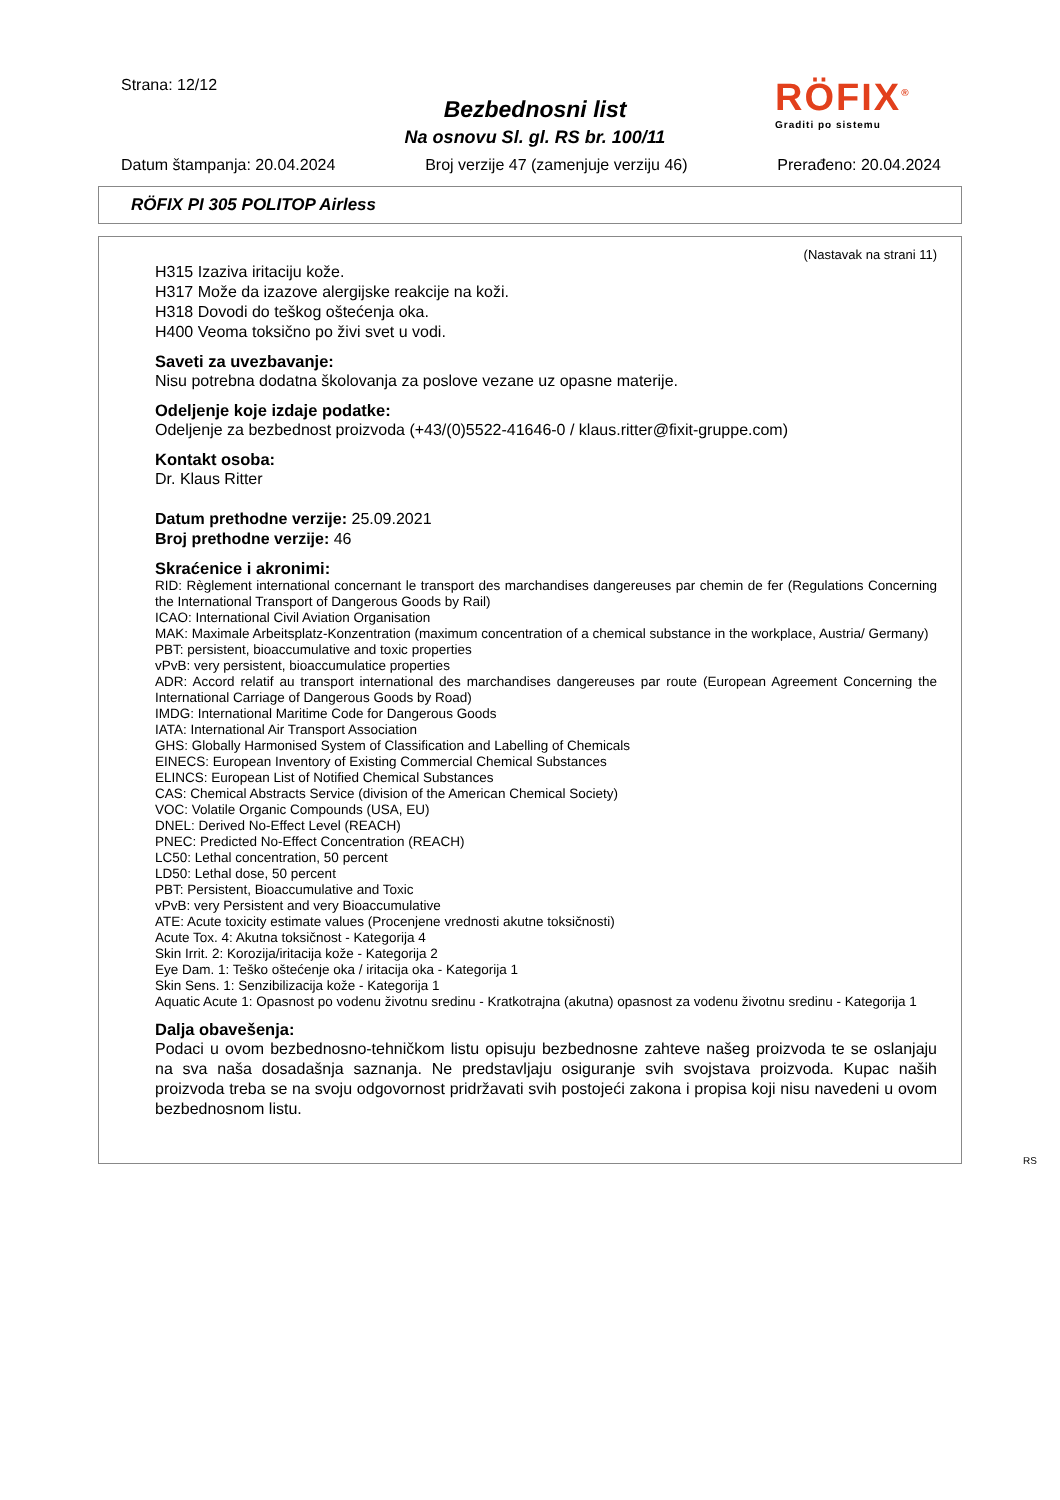Strana: 12/12
Bezbednosni list
Na osnovu Sl. gl. RS br. 100/11
RÖFIX<sup>®</sup>
Graditi po sistemu
Datum štampanja: 20.04.2024 Broj verzije 47 (zamenjuje verziju 46) Prerađeno: 20.04.2024
RÖFIX PI 305 POLITOP Airless
(Nastavak na strani 11)
H315 Izaziva iritaciju kože.
H317 Može da izazove alergijske reakcije na koži.
H318 Dovodi do teškog oštećenja oka.
H400 Veoma toksično po živi svet u vodi.
Saveti za uvezbavanje:
Nisu potrebna dodatna školovanja za poslove vezane uz opasne materije.
Odeljenje koje izdaje podatke:
Odeljenje za bezbednost proizvoda (+43/(0)5522-41646-0 / klaus.ritter@fixit-gruppe.com)
Kontakt osoba:
Dr. Klaus Ritter
Datum prethodne verzije: 25.09.2021
Broj prethodne verzije: 46
Skraćenice i akronimi:
RID: Règlement international concernant le transport des marchandises dangereuses par chemin de fer (Regulations Concerning the International Transport of Dangerous Goods by Rail)
ICAO: International Civil Aviation Organisation
MAK: Maximale Arbeitsplatz-Konzentration (maximum concentration of a chemical substance in the workplace, Austria/ Germany)
PBT: persistent, bioaccumulative and toxic properties
vPvB: very persistent, bioaccumulatice properties
ADR: Accord relatif au transport international des marchandises dangereuses par route (European Agreement Concerning the International Carriage of Dangerous Goods by Road)
IMDG: International Maritime Code for Dangerous Goods
IATA: International Air Transport Association
GHS: Globally Harmonised System of Classification and Labelling of Chemicals
EINECS: European Inventory of Existing Commercial Chemical Substances
ELINCS: European List of Notified Chemical Substances
CAS: Chemical Abstracts Service (division of the American Chemical Society)
VOC: Volatile Organic Compounds (USA, EU)
DNEL: Derived No-Effect Level (REACH)
PNEC: Predicted No-Effect Concentration (REACH)
LC50: Lethal concentration, 50 percent
LD50: Lethal dose, 50 percent
PBT: Persistent, Bioaccumulative and Toxic
vPvB: very Persistent and very Bioaccumulative
ATE: Acute toxicity estimate values (Procenjene vrednosti akutne toksičnosti)
Acute Tox. 4: Akutna toksičnost - Kategorija 4
Skin Irrit. 2: Korozija/iritacija kože - Kategorija 2
Eye Dam. 1: Teško oštećenje oka / iritacija oka - Kategorija 1
Skin Sens. 1: Senzibilizacija kože - Kategorija 1
Aquatic Acute 1: Opasnost po vodenu životnu sredinu - Kratkotrajna (akutna) opasnost za vodenu životnu sredinu - Kategorija 1
Dalja obavešenja:
Podaci u ovom bezbednosno-tehničkom listu opisuju bezbednosne zahteve našeg proizvoda te se oslanjaju na sva naša dosadašnja saznanja. Ne predstavljaju osiguranje svih svojstava proizvoda. Kupac naših proizvoda treba se na svoju odgovornost pridržavati svih postojeći zakona i propisa koji nisu navedeni u ovom bezbednosnom listu.
RS